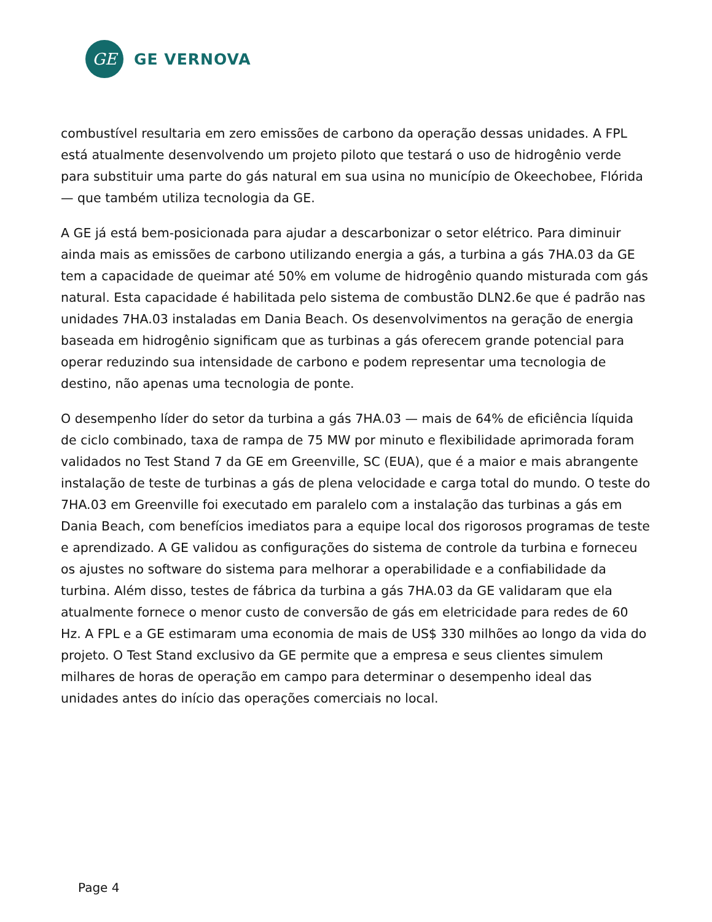GE
GE VERNOVA
combustível resultaria em zero emissões de carbono da operação dessas unidades. A FPL está atualmente desenvolvendo um projeto piloto que testará o uso de hidrogênio verde para substituir uma parte do gás natural em sua usina no município de Okeechobee, Flórida — que também utiliza tecnologia da GE.
A GE já está bem-posicionada para ajudar a descarbonizar o setor elétrico. Para diminuir ainda mais as emissões de carbono utilizando energia a gás, a turbina a gás 7HA.03 da GE tem a capacidade de queimar até 50% em volume de hidrogênio quando misturada com gás natural. Esta capacidade é habilitada pelo sistema de combustão DLN2.6e que é padrão nas unidades 7HA.03 instaladas em Dania Beach. Os desenvolvimentos na geração de energia baseada em hidrogênio significam que as turbinas a gás oferecem grande potencial para operar reduzindo sua intensidade de carbono e podem representar uma tecnologia de destino, não apenas uma tecnologia de ponte.
O desempenho líder do setor da turbina a gás 7HA.03 — mais de 64% de eficiência líquida de ciclo combinado, taxa de rampa de 75 MW por minuto e flexibilidade aprimorada foram validados no Test Stand 7 da GE em Greenville, SC (EUA), que é a maior e mais abrangente instalação de teste de turbinas a gás de plena velocidade e carga total do mundo. O teste do 7HA.03 em Greenville foi executado em paralelo com a instalação das turbinas a gás em Dania Beach, com benefícios imediatos para a equipe local dos rigorosos programas de teste e aprendizado. A GE validou as configurações do sistema de controle da turbina e forneceu os ajustes no software do sistema para melhorar a operabilidade e a confiabilidade da turbina. Além disso, testes de fábrica da turbina a gás 7HA.03 da GE validaram que ela atualmente fornece o menor custo de conversão de gás em eletricidade para redes de 60 Hz. A FPL e a GE estimaram uma economia de mais de US$ 330 milhões ao longo da vida do projeto. O Test Stand exclusivo da GE permite que a empresa e seus clientes simulem milhares de horas de operação em campo para determinar o desempenho ideal das unidades antes do início das operações comerciais no local.
Page 4